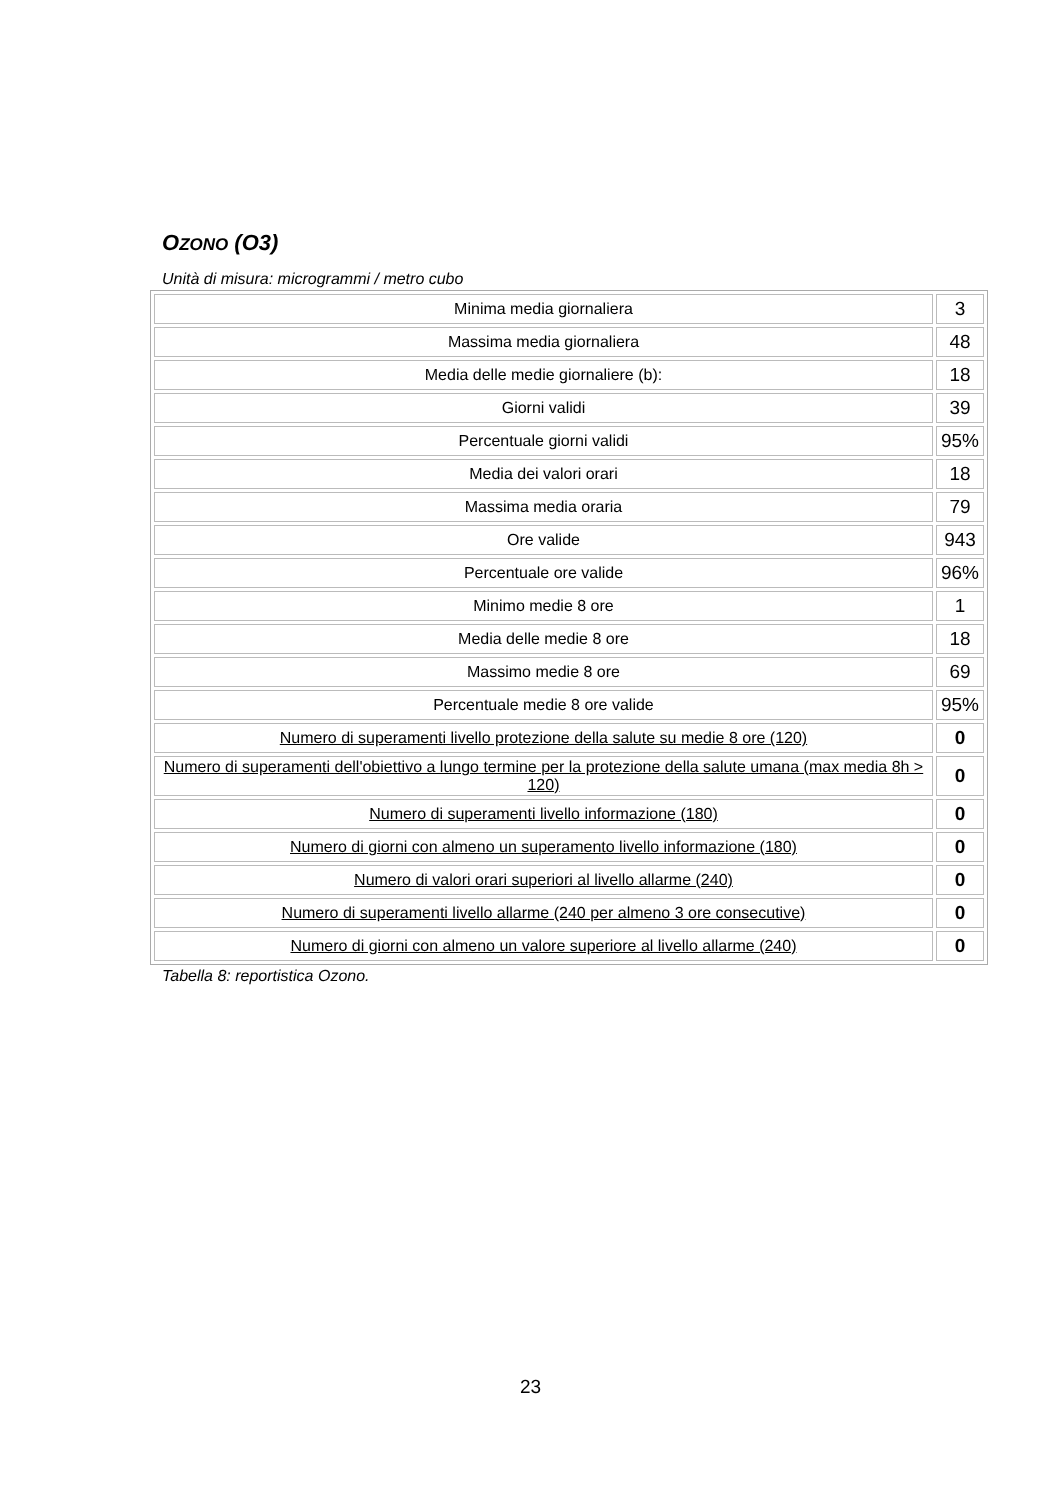OZONO (O3)
Unità di misura: microgrammi / metro cubo
| Minima media giornaliera | 3 |
| Massima media giornaliera | 48 |
| Media delle medie giornaliere (b): | 18 |
| Giorni validi | 39 |
| Percentuale giorni validi | 95% |
| Media dei valori orari | 18 |
| Massima media oraria | 79 |
| Ore valide | 943 |
| Percentuale ore valide | 96% |
| Minimo medie 8 ore | 1 |
| Media delle medie 8 ore | 18 |
| Massimo medie 8 ore | 69 |
| Percentuale medie 8 ore valide | 95% |
| Numero di superamenti livello protezione della salute su medie 8 ore (120) | 0 |
| Numero di superamenti dell'obiettivo a lungo termine per la protezione della salute umana (max media 8h > 120) | 0 |
| Numero di superamenti livello informazione (180) | 0 |
| Numero di giorni con almeno un superamento livello informazione (180) | 0 |
| Numero di valori orari superiori al livello allarme (240) | 0 |
| Numero di superamenti livello allarme (240 per almeno 3 ore consecutive) | 0 |
| Numero di giorni con almeno un valore superiore al livello allarme (240) | 0 |
Tabella 8: reportistica Ozono.
23